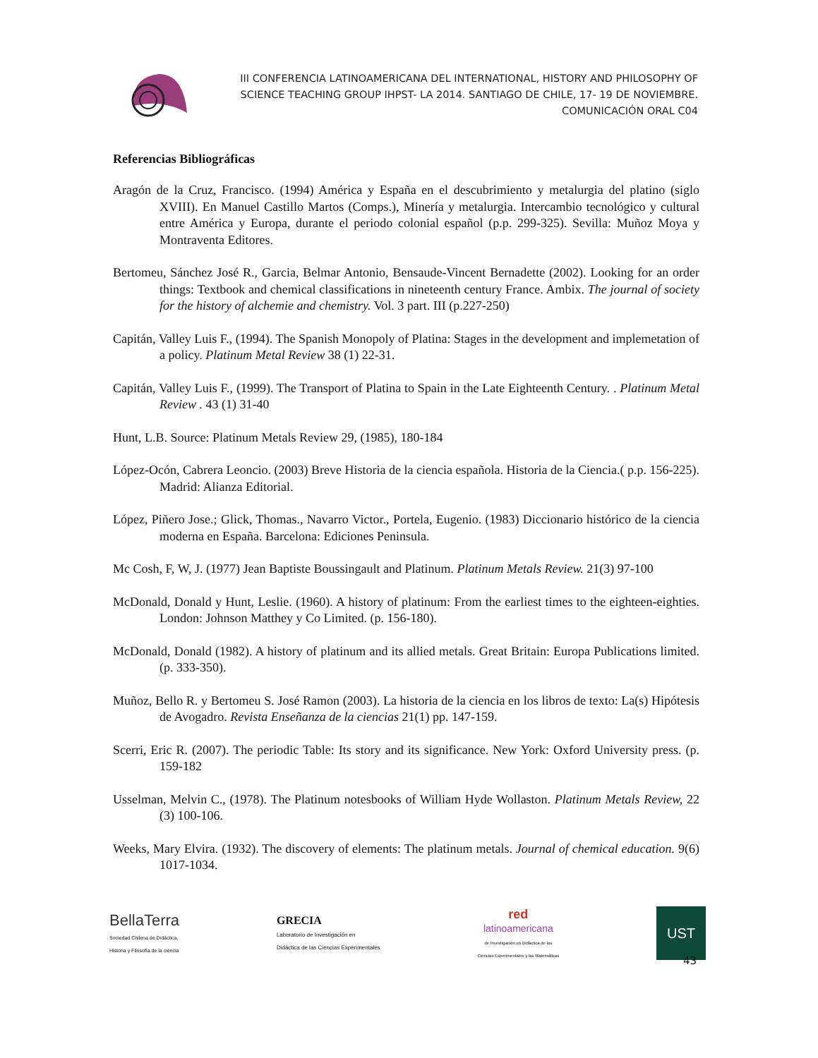III CONFERENCIA LATINOAMERICANA DEL INTERNATIONAL, HISTORY AND PHILOSOPHY OF
SCIENCE TEACHING GROUP IHPST- LA 2014. SANTIAGO DE CHILE, 17- 19 DE NOVIEMBRE.
COMUNICACIÓN ORAL C04
Referencias Bibliográficas
Aragón de la Cruz, Francisco. (1994) América y España en el descubrimiento y metalurgia del platino (siglo XVIII). En Manuel Castillo Martos (Comps.), Minería y metalurgia. Intercambio tecnológico y cultural entre América y Europa, durante el periodo colonial español (p.p. 299-325). Sevilla: Muñoz Moya y Montraventa Editores.
Bertomeu, Sánchez José R., Garcia, Belmar Antonio, Bensaude-Vincent Bernadette (2002). Looking for an order things: Textbook and chemical classifications in nineteenth century France. Ambix. The journal of society for the history of alchemie and chemistry. Vol. 3 part. III (p.227-250)
Capitán, Valley Luis F., (1994). The Spanish Monopoly of Platina: Stages in the development and implemetation of a policy. Platinum Metal Review 38 (1) 22-31.
Capitán, Valley Luis F., (1999). The Transport of Platina to Spain in the Late Eighteenth Century. . Platinum Metal Review . 43 (1) 31-40
Hunt, L.B. Source: Platinum Metals Review 29, (1985), 180-184
López-Ocón, Cabrera Leoncio. (2003) Breve Historia de la ciencia española. Historia de la Ciencia.( p.p. 156-225). Madrid: Alianza Editorial.
López, Piñero Jose.; Glick, Thomas., Navarro Victor., Portela, Eugenio. (1983) Diccionario histórico de la ciencia moderna en España. Barcelona: Ediciones Peninsula.
Mc Cosh, F, W, J. (1977) Jean Baptiste Boussingault and Platinum. Platinum Metals Review. 21(3) 97-100
McDonald, Donald y Hunt, Leslie. (1960). A history of platinum: From the earliest times to the eighteen-eighties. London: Johnson Matthey y Co Limited. (p. 156-180).
McDonald, Donald (1982). A history of platinum and its allied metals. Great Britain: Europa Publications limited. (p. 333-350).
Muñoz, Bello R. y Bertomeu S. José Ramon (2003). La historia de la ciencia en los libros de texto: La(s) Hipótesis de Avogadro. Revista Enseñanza de la ciencias 21(1) pp. 147-159.
Scerri, Eric R. (2007). The periodic Table: Its story and its significance. New York: Oxford University press. (p. 159-182
Usselman, Melvin C., (1978). The Platinum notesbooks of William Hyde Wollaston. Platinum Metals Review, 22 (3) 100-106.
Weeks, Mary Elvira. (1932). The discovery of elements: The platinum metals. Journal of chemical education. 9(6) 1017-1034.
BellaTerra
Sociedad Chilena de Didáctica,
Historia y Filosofía de la ciencia
GRECIA
Laboratorio de Investigación en
Didáctica de las Ciencias Experimentales
red
latinoamericana
de Investigación en Didáctica de las
Ciencias Experimentales y las Matemáticas
UST
43